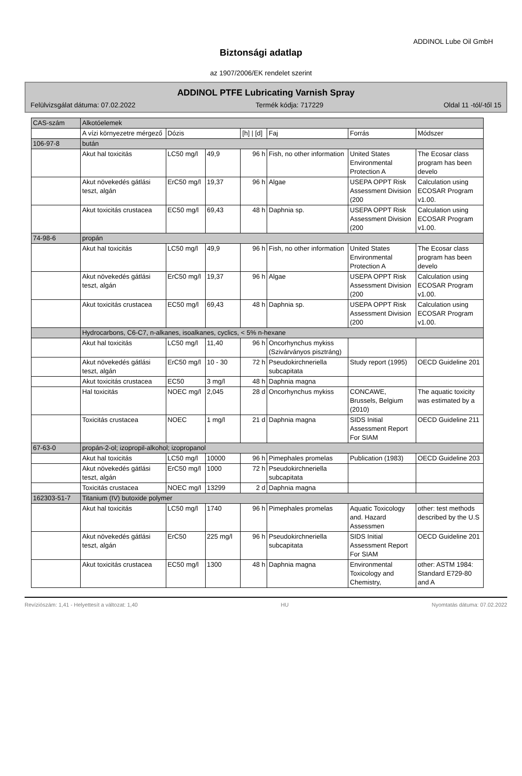ADDINOL Lube Oil GmbH
Biztonsági adatlap
az 1907/2006/EK rendelet szerint
ADDINOL PTFE Lubricating Varnish Spray
Felülvizsgálat dátuma: 07.02.2022 Termék kódja: 717229 Oldal 11 -tól/-től 15
| CAS-szám | Alkotóelemek | | | | | | |
| | A vízi környezetre mérgező | Dózis | | [h] / [d] | Faj | Forrás | Módszer |
| 106-97-8 | bután | | | | | | |
| | Akut hal toxicitás | LC50 mg/l | 49,9 | 96 h | Fish, no other information | United States Environmental Protection A | The Ecosar class program has been develo |
| | Akut növekedés gátlási teszt, algán | ErC50 mg/l | 19,37 | 96 h | Algae | USEPA OPPT Risk Assessment Division (200 | Calculation using ECOSAR Program v1.00. |
| | Akut toxicitás crustacea | EC50 mg/l | 69,43 | 48 h | Daphnia sp. | USEPA OPPT Risk Assessment Division (200 | Calculation using ECOSAR Program v1.00. |
| 74-98-6 | propán | | | | | | |
| | Akut hal toxicitás | LC50 mg/l | 49,9 | 96 h | Fish, no other information | United States Environmental Protection A | The Ecosar class program has been develo |
| | Akut növekedés gátlási teszt, algán | ErC50 mg/l | 19,37 | 96 h | Algae | USEPA OPPT Risk Assessment Division (200 | Calculation using ECOSAR Program v1.00. |
| | Akut toxicitás crustacea | EC50 mg/l | 69,43 | 48 h | Daphnia sp. | USEPA OPPT Risk Assessment Division (200 | Calculation using ECOSAR Program v1.00. |
| | Hydrocarbons, C6-C7, n-alkanes, isoalkanes, cyclics, < 5% n-hexane | | | | | | |
| | Akut hal toxicitás | LC50 mg/l | 11,40 | 96 h | Oncorhynchus mykiss (Szivárványos pisztráng) | | |
| | Akut növekedés gátlási teszt, algán | ErC50 mg/l | 10 - 30 | 72 h | Pseudokirchneriella subcapitata | Study report (1995) | OECD Guideline 201 |
| | Akut toxicitás crustacea | EC50 | 3 mg/l | 48 h | Daphnia magna | | |
| | Hal toxicitás | NOEC mg/l | 2,045 | 28 d | Oncorhynchus mykiss | CONCAWE, Brussels, Belgium (2010) | The aquatic toxicity was estimated by a |
| | Toxicitás crustacea | NOEC | 1 mg/l | 21 d | Daphnia magna | SIDS Initial Assessment Report For SIAM | OECD Guideline 211 |
| 67-63-0 | propán-2-ol; izopropil-alkohol; izopropanol | | | | | | |
| | Akut hal toxicitás | LC50 mg/l | 10000 | 96 h | Pimephales promelas | Publication (1983) | OECD Guideline 203 |
| | Akut növekedés gátlási teszt, algán | ErC50 mg/l | 1000 | 72 h | Pseudokirchneriella subcapitata | | |
| | Toxicitás crustacea | NOEC mg/l | 13299 | 2 d | Daphnia magna | | |
| 162303-51-7 | Titanium (IV) butoxide polymer | | | | | | |
| | Akut hal toxicitás | LC50 mg/l | 1740 | 96 h | Pimephales promelas | Aquatic Toxicology and. Hazard Assessmen | other: test methods described by the U.S |
| | Akut növekedés gátlási teszt, algán | ErC50 | 225 mg/l | 96 h | Pseudokirchneriella subcapitata | SIDS Initial Assessment Report For SIAM | OECD Guideline 201 |
| | Akut toxicitás crustacea | EC50 mg/l | 1300 | 48 h | Daphnia magna | Environmental Toxicology and Chemistry, | other: ASTM 1984: Standard E729-80 and A |
Revízіószám: 1,41 - Helyettesít a változat: 1,40 HU Nyomtatás dátuma: 07.02.2022